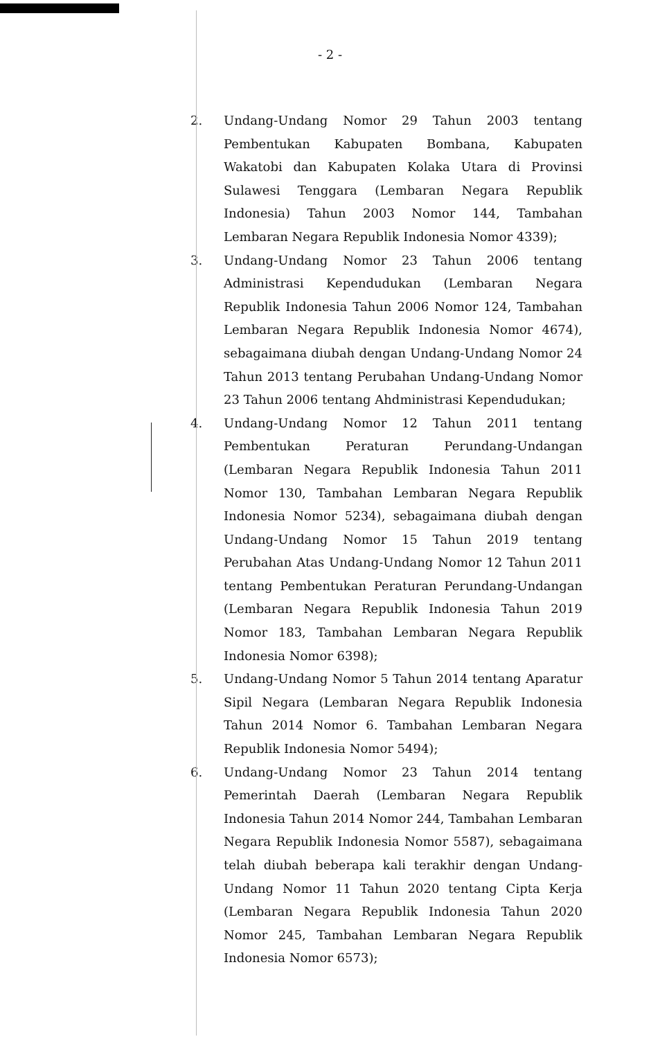- 2 -
2. Undang-Undang Nomor 29 Tahun 2003 tentang Pembentukan Kabupaten Bombana, Kabupaten Wakatobi dan Kabupaten Kolaka Utara di Provinsi Sulawesi Tenggara (Lembaran Negara Republik Indonesia) Tahun 2003 Nomor 144, Tambahan Lembaran Negara Republik Indonesia Nomor 4339);
3. Undang-Undang Nomor 23 Tahun 2006 tentang Administrasi Kependudukan (Lembaran Negara Republik Indonesia Tahun 2006 Nomor 124, Tambahan Lembaran Negara Republik Indonesia Nomor 4674), sebagaimana diubah dengan Undang-Undang Nomor 24 Tahun 2013 tentang Perubahan Undang-Undang Nomor 23 Tahun 2006 tentang Ahdministrasi Kependudukan;
4. Undang-Undang Nomor 12 Tahun 2011 tentang Pembentukan Peraturan Perundang-Undangan (Lembaran Negara Republik Indonesia Tahun 2011 Nomor 130, Tambahan Lembaran Negara Republik Indonesia Nomor 5234), sebagaimana diubah dengan Undang-Undang Nomor 15 Tahun 2019 tentang Perubahan Atas Undang-Undang Nomor 12 Tahun 2011 tentang Pembentukan Peraturan Perundang-Undangan (Lembaran Negara Republik Indonesia Tahun 2019 Nomor 183, Tambahan Lembaran Negara Republik Indonesia Nomor 6398);
5. Undang-Undang Nomor 5 Tahun 2014 tentang Aparatur Sipil Negara (Lembaran Negara Republik Indonesia Tahun 2014 Nomor 6. Tambahan Lembaran Negara Republik Indonesia Nomor 5494);
6. Undang-Undang Nomor 23 Tahun 2014 tentang Pemerintah Daerah (Lembaran Negara Republik Indonesia Tahun 2014 Nomor 244, Tambahan Lembaran Negara Republik Indonesia Nomor 5587), sebagaimana telah diubah beberapa kali terakhir dengan Undang-Undang Nomor 11 Tahun 2020 tentang Cipta Kerja (Lembaran Negara Republik Indonesia Tahun 2020 Nomor 245, Tambahan Lembaran Negara Republik Indonesia Nomor 6573);